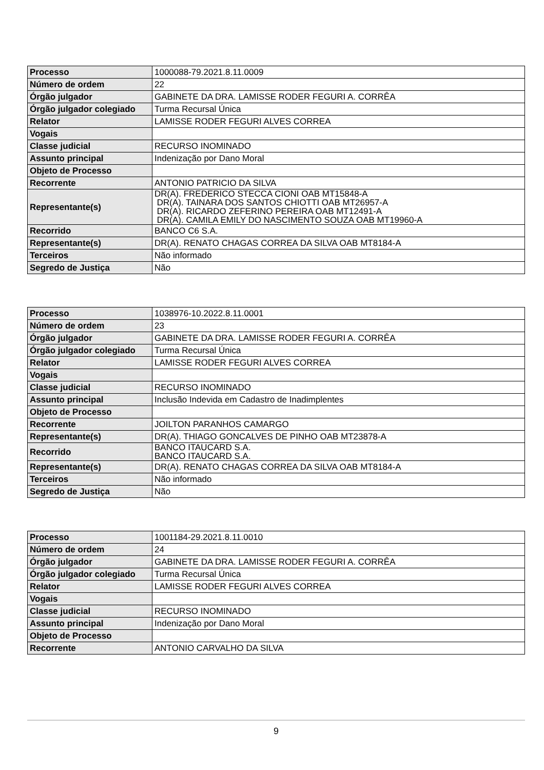| Processo | 1000088-79.2021.8.11.0009 |
| Número de ordem | 22 |
| Órgão julgador | GABINETE DA DRA. LAMISSE RODER FEGURI A. CORRÊA |
| Órgão julgador colegiado | Turma Recursal Única |
| Relator | LAMISSE RODER FEGURI ALVES CORREA |
| Vogais | |
| Classe judicial | RECURSO INOMINADO |
| Assunto principal | Indenização por Dano Moral |
| Objeto de Processo | |
| Recorrente | ANTONIO PATRICIO DA SILVA |
| Representante(s) | DR(A). FREDERICO STECCA CIONI OAB MT15848-A DR(A). TAINARA DOS SANTOS CHIOTTI OAB MT26957-A DR(A). RICARDO ZEFERINO PEREIRA OAB MT12491-A DR(A). CAMILA EMILY DO NASCIMENTO SOUZA OAB MT19960-A |
| Recorrido | BANCO C6 S.A. |
| Representante(s) | DR(A). RENATO CHAGAS CORREA DA SILVA OAB MT8184-A |
| Terceiros | Não informado |
| Segredo de Justiça | Não |
| Processo | 1038976-10.2022.8.11.0001 |
| Número de ordem | 23 |
| Órgão julgador | GABINETE DA DRA. LAMISSE RODER FEGURI A. CORRÊA |
| Órgão julgador colegiado | Turma Recursal Única |
| Relator | LAMISSE RODER FEGURI ALVES CORREA |
| Vogais | |
| Classe judicial | RECURSO INOMINADO |
| Assunto principal | Inclusão Indevida em Cadastro de Inadimplentes |
| Objeto de Processo | |
| Recorrente | JOILTON PARANHOS CAMARGO |
| Representante(s) | DR(A). THIAGO GONCALVES DE PINHO OAB MT23878-A |
| Recorrido | BANCO ITAUCARD S.A. BANCO ITAUCARD S.A. |
| Representante(s) | DR(A). RENATO CHAGAS CORREA DA SILVA OAB MT8184-A |
| Terceiros | Não informado |
| Segredo de Justiça | Não |
| Processo | 1001184-29.2021.8.11.0010 |
| Número de ordem | 24 |
| Órgão julgador | GABINETE DA DRA. LAMISSE RODER FEGURI A. CORRÊA |
| Órgão julgador colegiado | Turma Recursal Única |
| Relator | LAMISSE RODER FEGURI ALVES CORREA |
| Vogais | |
| Classe judicial | RECURSO INOMINADO |
| Assunto principal | Indenização por Dano Moral |
| Objeto de Processo | |
| Recorrente | ANTONIO CARVALHO DA SILVA |
9